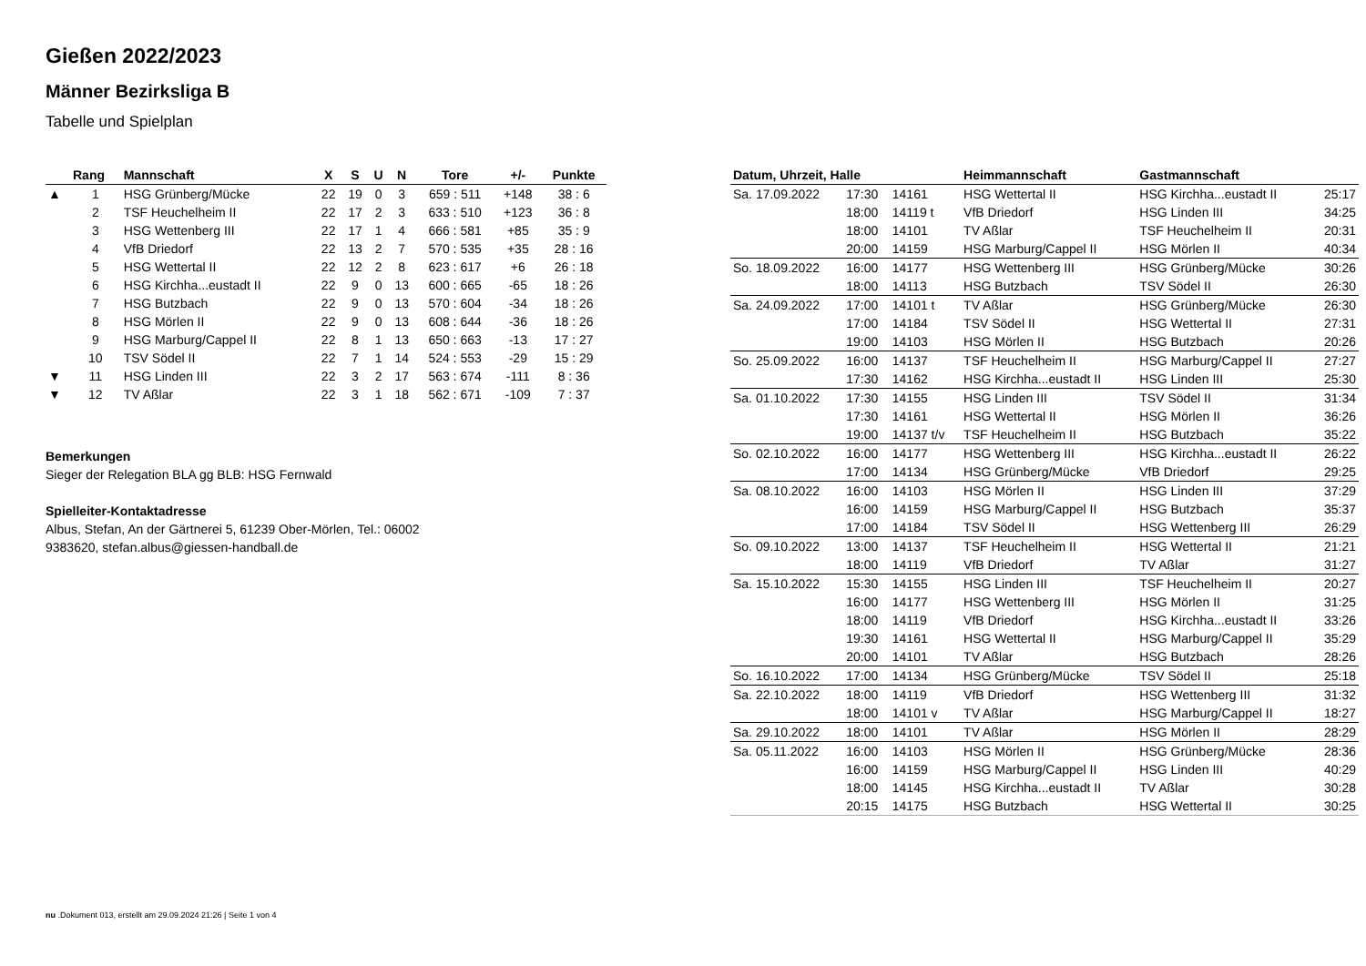Gießen 2022/2023
Männer Bezirksliga B
Tabelle und Spielplan
| | Rang | Mannschaft | X | S | U | N | Tore | +/- | Punkte |
| --- | --- | --- | --- | --- | --- | --- | --- | --- | --- |
| ▲ | 1 | HSG Grünberg/Mücke | 22 | 19 | 0 | 3 | 659 : 511 | +148 | 38 : 6 |
| | 2 | TSF Heuchelheim II | 22 | 17 | 2 | 3 | 633 : 510 | +123 | 36 : 8 |
| | 3 | HSG Wettenberg III | 22 | 17 | 1 | 4 | 666 : 581 | +85 | 35 : 9 |
| | 4 | VfB Driedorf | 22 | 13 | 2 | 7 | 570 : 535 | +35 | 28 : 16 |
| | 5 | HSG Wettertal II | 22 | 12 | 2 | 8 | 623 : 617 | +6 | 26 : 18 |
| | 6 | HSG Kirchha...eustadt II | 22 | 9 | 0 | 13 | 600 : 665 | -65 | 18 : 26 |
| | 7 | HSG Butzbach | 22 | 9 | 0 | 13 | 570 : 604 | -34 | 18 : 26 |
| | 8 | HSG Mörlen II | 22 | 9 | 0 | 13 | 608 : 644 | -36 | 18 : 26 |
| | 9 | HSG Marburg/Cappel II | 22 | 8 | 1 | 13 | 650 : 663 | -13 | 17 : 27 |
| | 10 | TSV Södel II | 22 | 7 | 1 | 14 | 524 : 553 | -29 | 15 : 29 |
| ▼ | 11 | HSG Linden III | 22 | 3 | 2 | 17 | 563 : 674 | -111 | 8 : 36 |
| ▼ | 12 | TV Aßlar | 22 | 3 | 1 | 18 | 562 : 671 | -109 | 7 : 37 |
Bemerkungen
Sieger der Relegation BLA gg BLB: HSG Fernwald
Spielleiter-Kontaktadresse
Albus, Stefan, An der Gärtnerei 5, 61239 Ober-Mörlen, Tel.: 06002
9383620, stefan.albus@giessen-handball.de
| Datum, Uhrzeit, Halle | | | Heimmannschaft | Gastmannschaft | |
| --- | --- | --- | --- | --- | --- |
| Sa. 17.09.2022 | 17:30 | 14161 | HSG Wettertal II | HSG Kirchha...eustadt II | 25:17 |
| | 18:00 | 14119 t | VfB Driedorf | HSG Linden III | 34:25 |
| | 18:00 | 14101 | TV Aßlar | TSF Heuchelheim II | 20:31 |
| | 20:00 | 14159 | HSG Marburg/Cappel II | HSG Mörlen II | 40:34 |
| So. 18.09.2022 | 16:00 | 14177 | HSG Wettenberg III | HSG Grünberg/Mücke | 30:26 |
| | 18:00 | 14113 | HSG Butzbach | TSV Södel II | 26:30 |
| Sa. 24.09.2022 | 17:00 | 14101 t | TV Aßlar | HSG Grünberg/Mücke | 26:30 |
| | 17:00 | 14184 | TSV Södel II | HSG Wettertal II | 27:31 |
| | 19:00 | 14103 | HSG Mörlen II | HSG Butzbach | 20:26 |
| So. 25.09.2022 | 16:00 | 14137 | TSF Heuchelheim II | HSG Marburg/Cappel II | 27:27 |
| | 17:30 | 14162 | HSG Kirchha...eustadt II | HSG Linden III | 25:30 |
| Sa. 01.10.2022 | 17:30 | 14155 | HSG Linden III | TSV Södel II | 31:34 |
| | 17:30 | 14161 | HSG Wettertal II | HSG Mörlen II | 36:26 |
| | 19:00 | 14137 t/v | TSF Heuchelheim II | HSG Butzbach | 35:22 |
| So. 02.10.2022 | 16:00 | 14177 | HSG Wettenberg III | HSG Kirchha...eustadt II | 26:22 |
| | 17:00 | 14134 | HSG Grünberg/Mücke | VfB Driedorf | 29:25 |
| Sa. 08.10.2022 | 16:00 | 14103 | HSG Mörlen II | HSG Linden III | 37:29 |
| | 16:00 | 14159 | HSG Marburg/Cappel II | HSG Butzbach | 35:37 |
| | 17:00 | 14184 | TSV Södel II | HSG Wettenberg III | 26:29 |
| So. 09.10.2022 | 13:00 | 14137 | TSF Heuchelheim II | HSG Wettertal II | 21:21 |
| | 18:00 | 14119 | VfB Driedorf | TV Aßlar | 31:27 |
| Sa. 15.10.2022 | 15:30 | 14155 | HSG Linden III | TSF Heuchelheim II | 20:27 |
| | 16:00 | 14177 | HSG Wettenberg III | HSG Mörlen II | 31:25 |
| | 18:00 | 14119 | VfB Driedorf | HSG Kirchha...eustadt II | 33:26 |
| | 19:30 | 14161 | HSG Wettertal II | HSG Marburg/Cappel II | 35:29 |
| | 20:00 | 14101 | TV Aßlar | HSG Butzbach | 28:26 |
| So. 16.10.2022 | 17:00 | 14134 | HSG Grünberg/Mücke | TSV Södel II | 25:18 |
| Sa. 22.10.2022 | 18:00 | 14119 | VfB Driedorf | HSG Wettenberg III | 31:32 |
| | 18:00 | 14101 v | TV Aßlar | HSG Marburg/Cappel II | 18:27 |
| Sa. 29.10.2022 | 18:00 | 14101 | TV Aßlar | HSG Mörlen II | 28:29 |
| Sa. 05.11.2022 | 16:00 | 14103 | HSG Mörlen II | HSG Grünberg/Mücke | 28:36 |
| | 16:00 | 14159 | HSG Marburg/Cappel II | HSG Linden III | 40:29 |
| | 18:00 | 14145 | HSG Kirchha...eustadt II | TV Aßlar | 30:28 |
| | 20:15 | 14175 | HSG Butzbach | HSG Wettertal II | 30:25 |
nu .Dokument 013, erstellt am 29.09.2024 21:26 | Seite 1 von 4